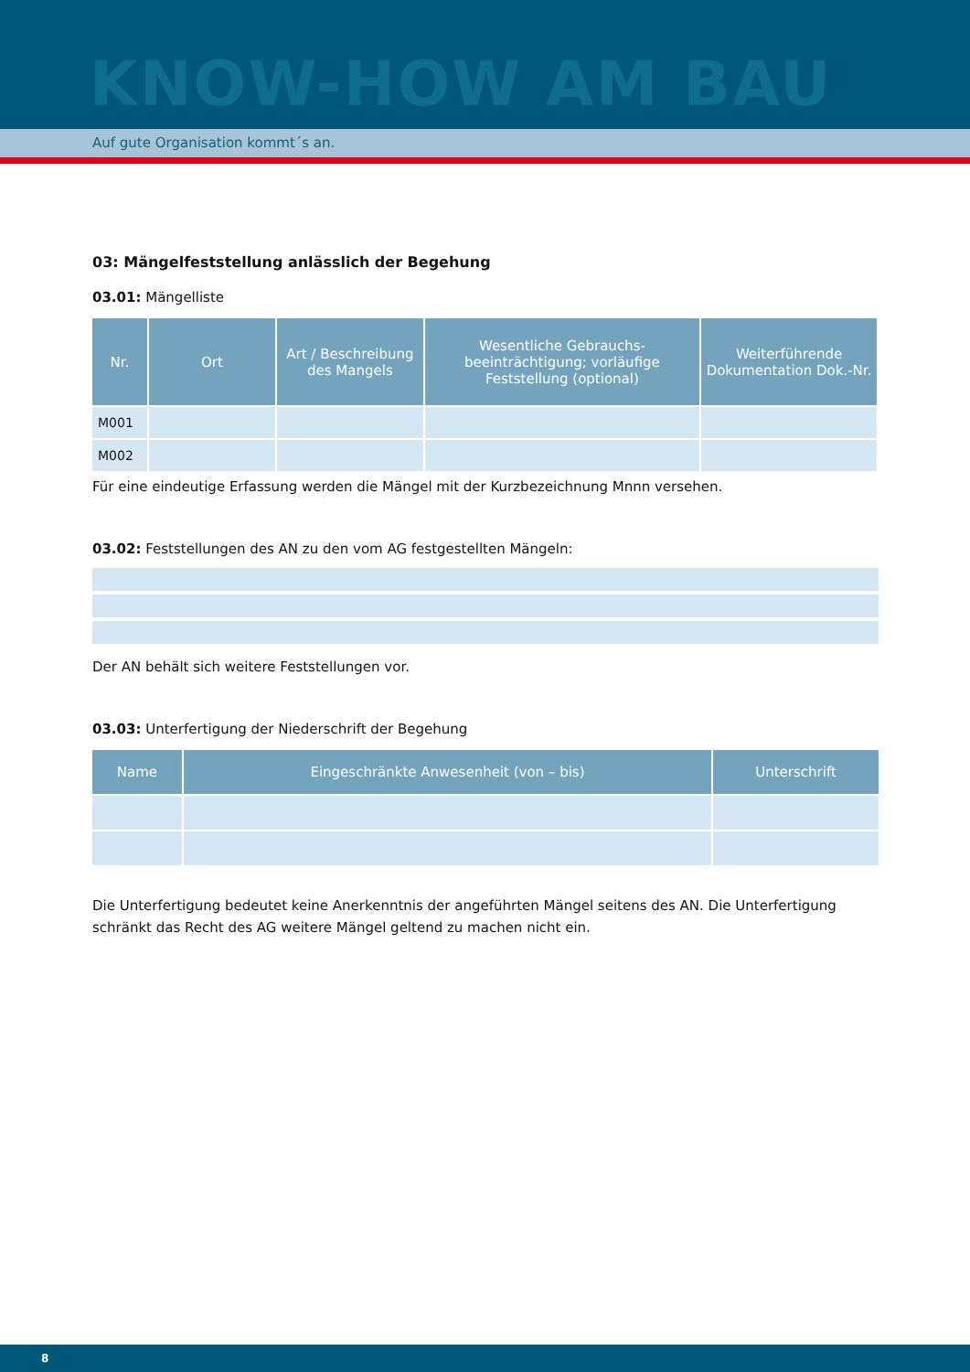KNOW-HOW AM BAU
Auf gute Organisation kommt´s an.
03: Mängelfeststellung anlässlich der Begehung
03.01: Mängelliste
| Nr. | Ort | Art / Beschreibung des Mangels | Wesentliche Gebrauchs-beeinträchtigung; vorläufige Feststellung (optional) | Weiterführende Dokumentation Dok.-Nr. |
| --- | --- | --- | --- | --- |
| M001 | | | | |
| M002 | | | | |
Für eine eindeutige Erfassung werden die Mängel mit der Kurzbezeichnung Mnnn versehen.
03.02: Feststellungen des AN zu den vom AG festgestellten Mängeln:
Der AN behält sich weitere Feststellungen vor.
03.03: Unterfertigung der Niederschrift der Begehung
| Name | Eingeschränkte Anwesenheit (von – bis) | Unterschrift |
| --- | --- | --- |
Die Unterfertigung bedeutet keine Anerkenntnis der angeführten Mängel seitens des AN. Die Unterfertigung schränkt das Recht des AG weitere Mängel geltend zu machen nicht ein.
8